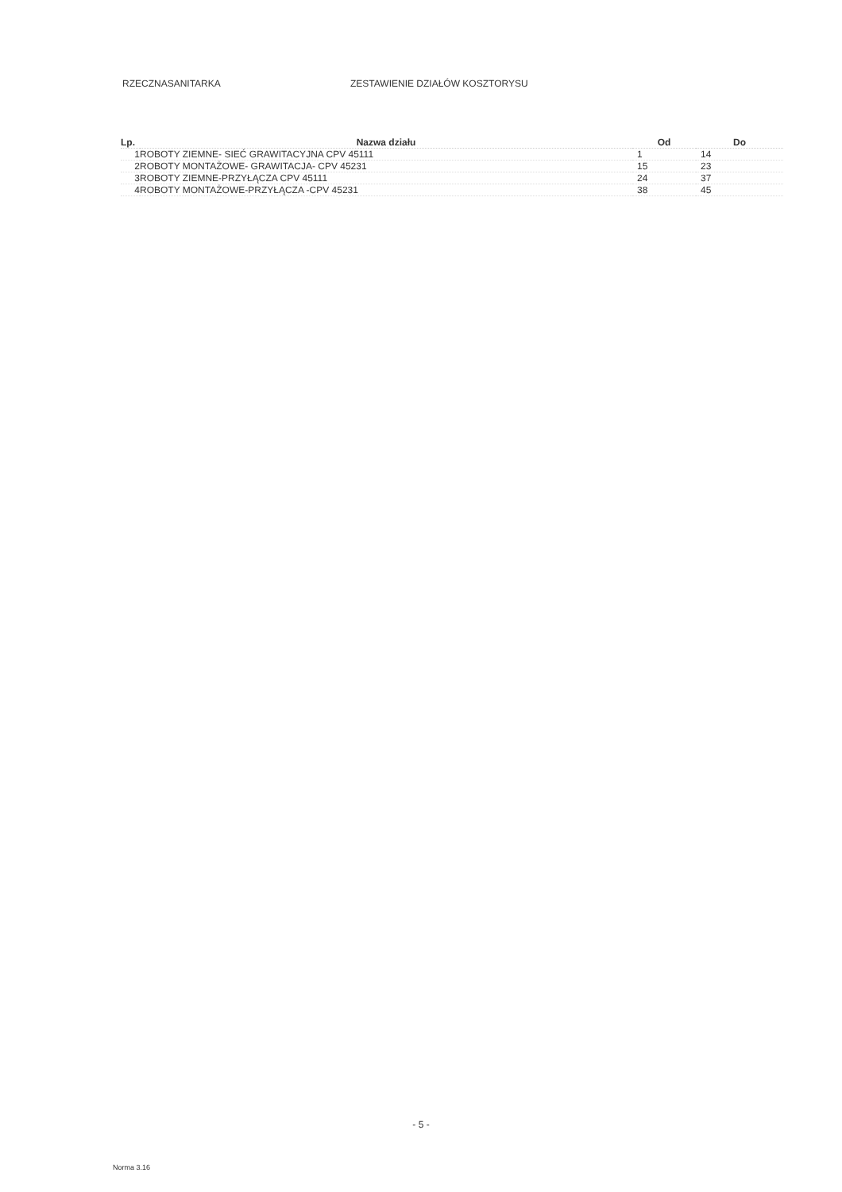RZECZNASANITARKA ZESTAWIENIE DZIAŁÓW KOSZTORYSU
| Lp. | Nazwa działu | Od | Do |
| --- | --- | --- | --- |
| 1 | ROBOTY ZIEMNE- SIEĆ GRAWITACYJNA CPV 45111 | 1 | 14 |
| 2 | ROBOTY MONTAŻOWE- GRAWITACJA- CPV 45231 | 15 | 23 |
| 3 | ROBOTY ZIEMNE-PRZYŁĄCZA CPV 45111 | 24 | 37 |
| 4 | ROBOTY MONTAŻOWE-PRZYŁĄCZA -CPV 45231 | 38 | 45 |
- 5 -
Norma 3.16